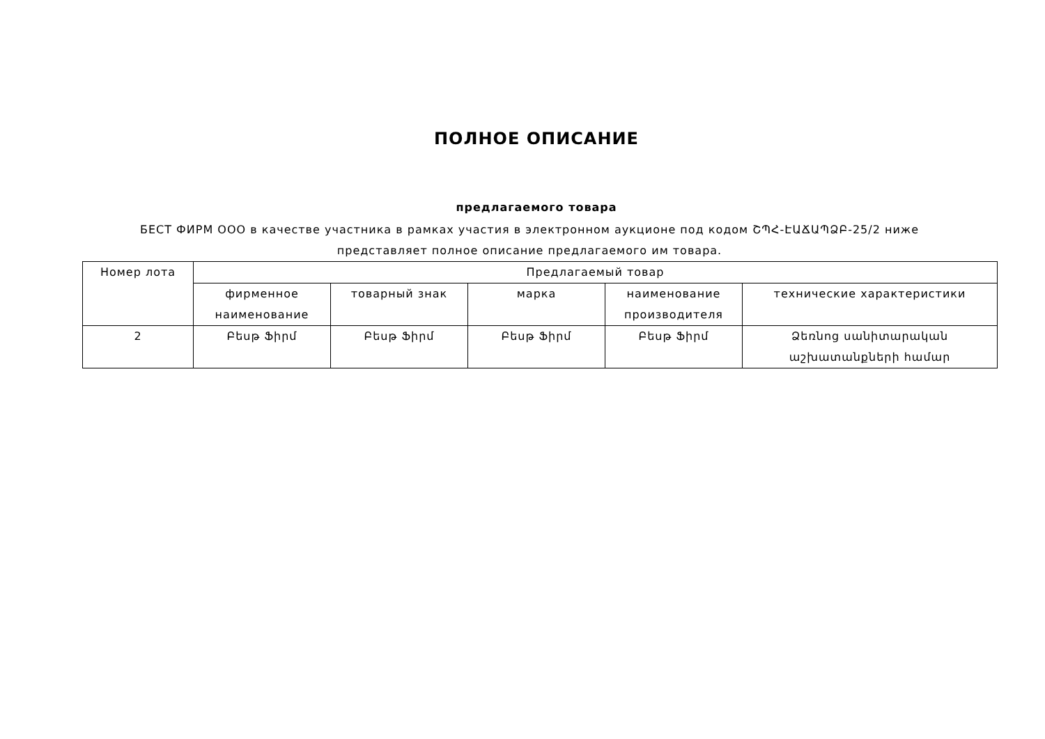ПОЛНОЕ ОПИСАНИЕ
предлагаемого товара
БЕСТ ФИРМ ООО в качестве участника в рамках участия в электронном аукционе под кодом ՇՊՀ-ԷԱՃԱՊՁԲ-25/2 ниже представляет полное описание предлагаемого им товара.
| Номер лота | Предлагаемый товар | | | | |
| --- | --- | --- | --- | --- | --- |
| | фирменное наименование | товарный знак | марка | наименование производителя | технические характеристики |
| 2 | Բեսթ Ֆիրմ | Բեսթ Ֆիրմ | Բեսթ Ֆիրմ | Բեսթ Ֆիրմ | Ձեռնոց սանիտարական աշխատանքների համար |